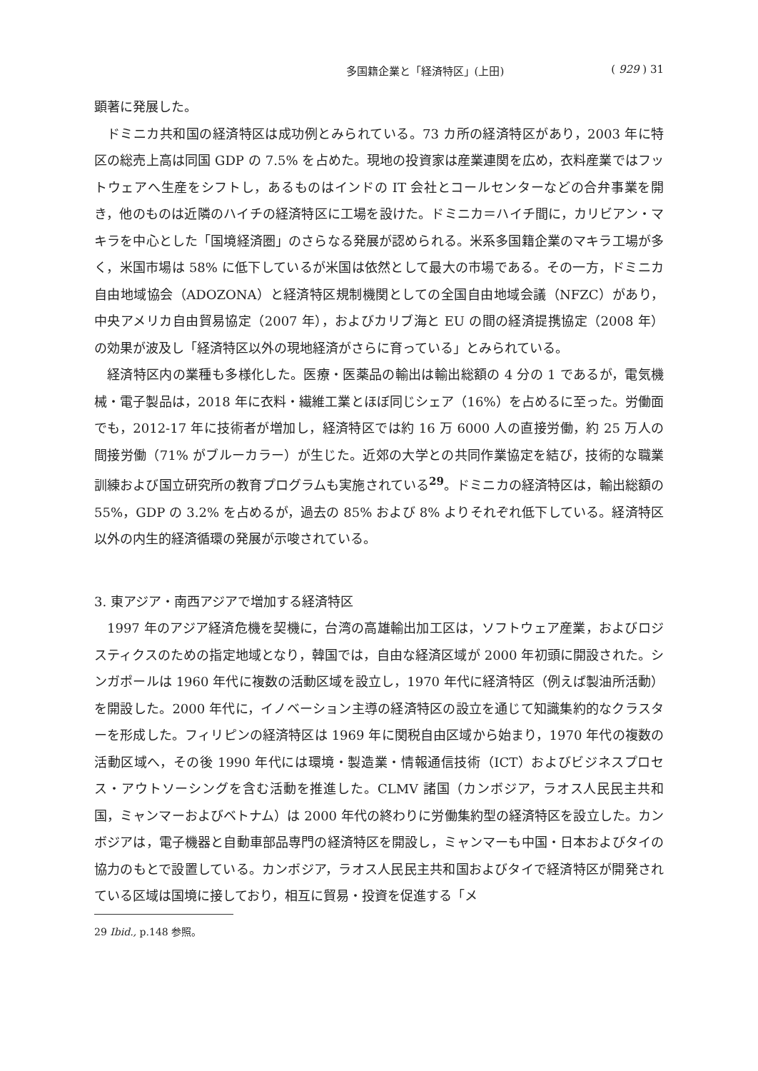多国籍企業と「経済特区」(上田) ( 929 ) 31
顕著に発展した。
ドミニカ共和国の経済特区は成功例とみられている。73 カ所の経済特区があり，2003 年に特区の総売上高は同国 GDP の 7.5% を占めた。現地の投資家は産業連関を広め，衣料産業ではフットウェアへ生産をシフトし，あるものはインドの IT 会社とコールセンターなどの合弁事業を開き，他のものは近隣のハイチの経済特区に工場を設けた。ドミニカ＝ハイチ間に，カリビアン・マキラを中心とした「国境経済圏」のさらなる発展が認められる。米系多国籍企業のマキラ工場が多く，米国市場は 58% に低下しているが米国は依然として最大の市場である。その一方，ドミニカ自由地域協会（ADOZONA）と経済特区規制機関としての全国自由地域会議（NFZC）があり，中央アメリカ自由貿易協定（2007 年），およびカリブ海と EU の間の経済提携協定（2008 年）の効果が波及し「経済特区以外の現地経済がさらに育っている」とみられている。
経済特区内の業種も多様化した。医療・医薬品の輸出は輸出総額の 4 分の 1 であるが，電気機械・電子製品は，2018 年に衣料・繊維工業とほぼ同じシェア（16%）を占めるに至った。労働面でも，2012-17 年に技術者が増加し，経済特区では約 16 万 6000 人の直接労働，約 25 万人の間接労働（71% がブルーカラー）が生じた。近郊の大学との共同作業協定を結び，技術的な職業訓練および国立研究所の教育プログラムも実施されている<sup>29</sup>。ドミニカの経済特区は，輸出総額の 55%，GDP の 3.2% を占めるが，過去の 85% および 8% よりそれぞれ低下している。経済特区以外の内生的経済循環の発展が示唆されている。
3. 東アジア・南西アジアで増加する経済特区
1997 年のアジア経済危機を契機に，台湾の高雄輸出加工区は，ソフトウェア産業，およびロジスティクスのための指定地域となり，韓国では，自由な経済区域が 2000 年初頭に開設された。シンガポールは 1960 年代に複数の活動区域を設立し，1970 年代に経済特区（例えば製油所活動）を開設した。2000 年代に，イノベーション主導の経済特区の設立を通じて知識集約的なクラスターを形成した。フィリピンの経済特区は 1969 年に関税自由区域から始まり，1970 年代の複数の活動区域へ，その後 1990 年代には環境・製造業・情報通信技術（ICT）およびビジネスプロセス・アウトソーシングを含む活動を推進した。CLMV 諸国（カンボジア，ラオス人民民主共和国，ミャンマーおよびベトナム）は 2000 年代の終わりに労働集約型の経済特区を設立した。カンボジアは，電子機器と自動車部品専門の経済特区を開設し，ミャンマーも中国・日本およびタイの協力のもとで設置している。カンボジア，ラオス人民民主共和国およびタイで経済特区が開発されている区域は国境に接しており，相互に貿易・投資を促進する「メ
29 Ibid., p.148 参照。